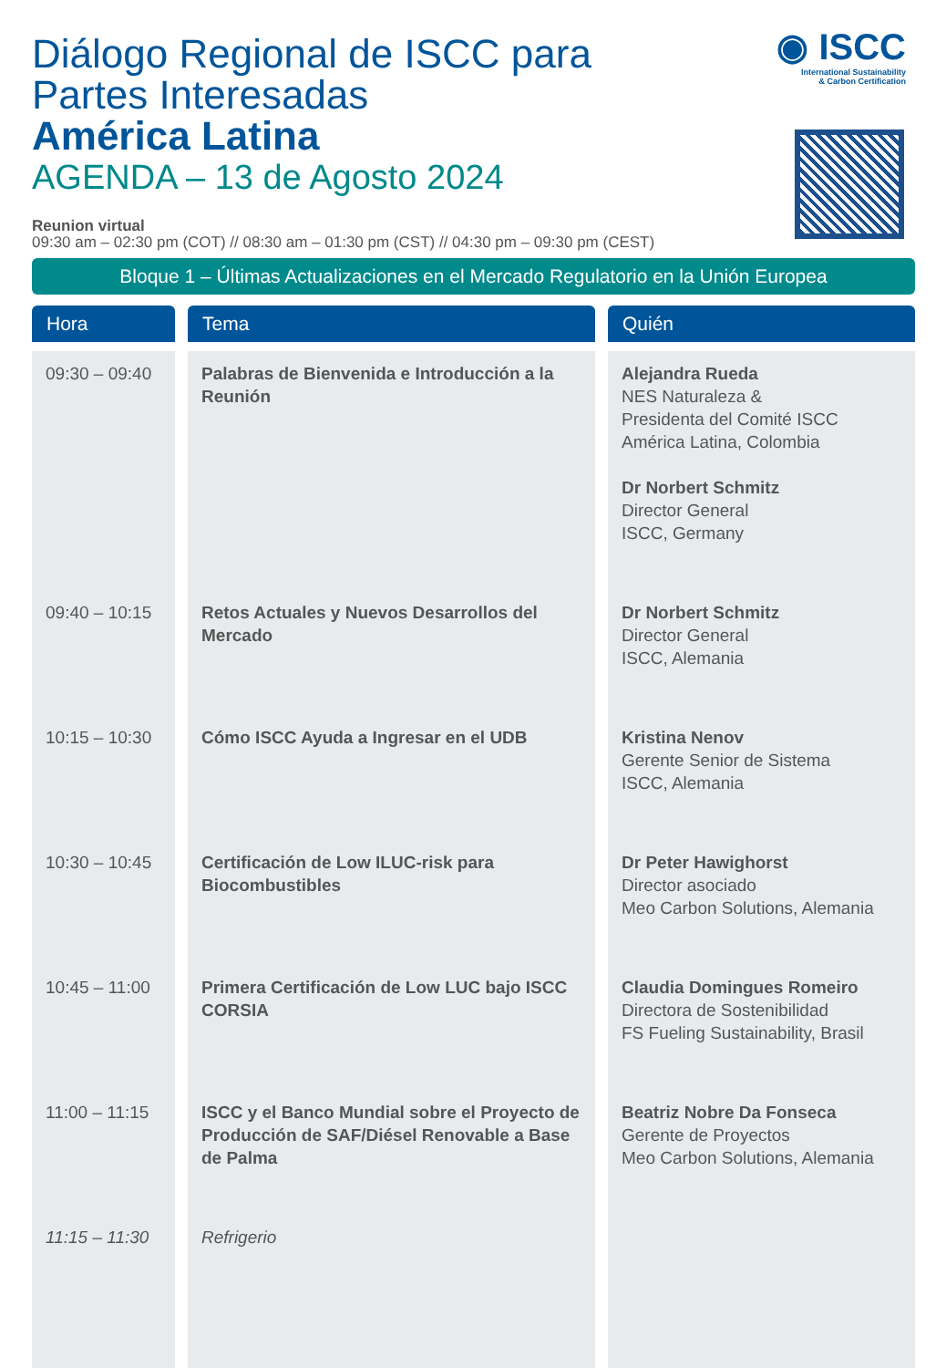◉ ISCC
International Sustainability
& Carbon Certification
Diálogo Regional de ISCC para
Partes Interesadas
América Latina
AGENDA – 13 de Agosto 2024
Reunion virtual
09:30 am – 02:30 pm (COT) // 08:30 am – 01:30 pm (CST) // 04:30 pm – 09:30 pm (CEST)
Bloque 1 – Últimas Actualizaciones en el Mercado Regulatorio en la Unión Europea
| Hora | Tema | Quién |
| --- | --- | --- |
| 09:30 – 09:40 | Palabras de Bienvenida e Introducción a la Reunión | Alejandra Rueda NES Naturaleza & Presidenta del Comité ISCC América Latina, Colombia Dr Norbert Schmitz Director General ISCC, Germany |
| 09:40 – 10:15 | Retos Actuales y Nuevos Desarrollos del Mercado | Dr Norbert Schmitz Director General ISCC, Alemania |
| 10:15 – 10:30 | Cómo ISCC Ayuda a Ingresar en el UDB | Kristina Nenov Gerente Senior de Sistema ISCC, Alemania |
| 10:30 – 10:45 | Certificación de Low ILUC-risk para Biocombustibles | Dr Peter Hawighorst Director asociado Meo Carbon Solutions, Alemania |
| 10:45 – 11:00 | Primera Certificación de Low LUC bajo ISCC CORSIA | Claudia Domingues Romeiro Directora de Sostenibilidad FS Fueling Sustainability, Brasil |
| 11:00 – 11:15 | ISCC y el Banco Mundial sobre el Proyecto de Producción de SAF/Diésel Renovable a Base de Palma | Beatriz Nobre Da Fonseca Gerente de Proyectos Meo Carbon Solutions, Alemania |
| 11:15 – 11:30 | Refrigerio | |